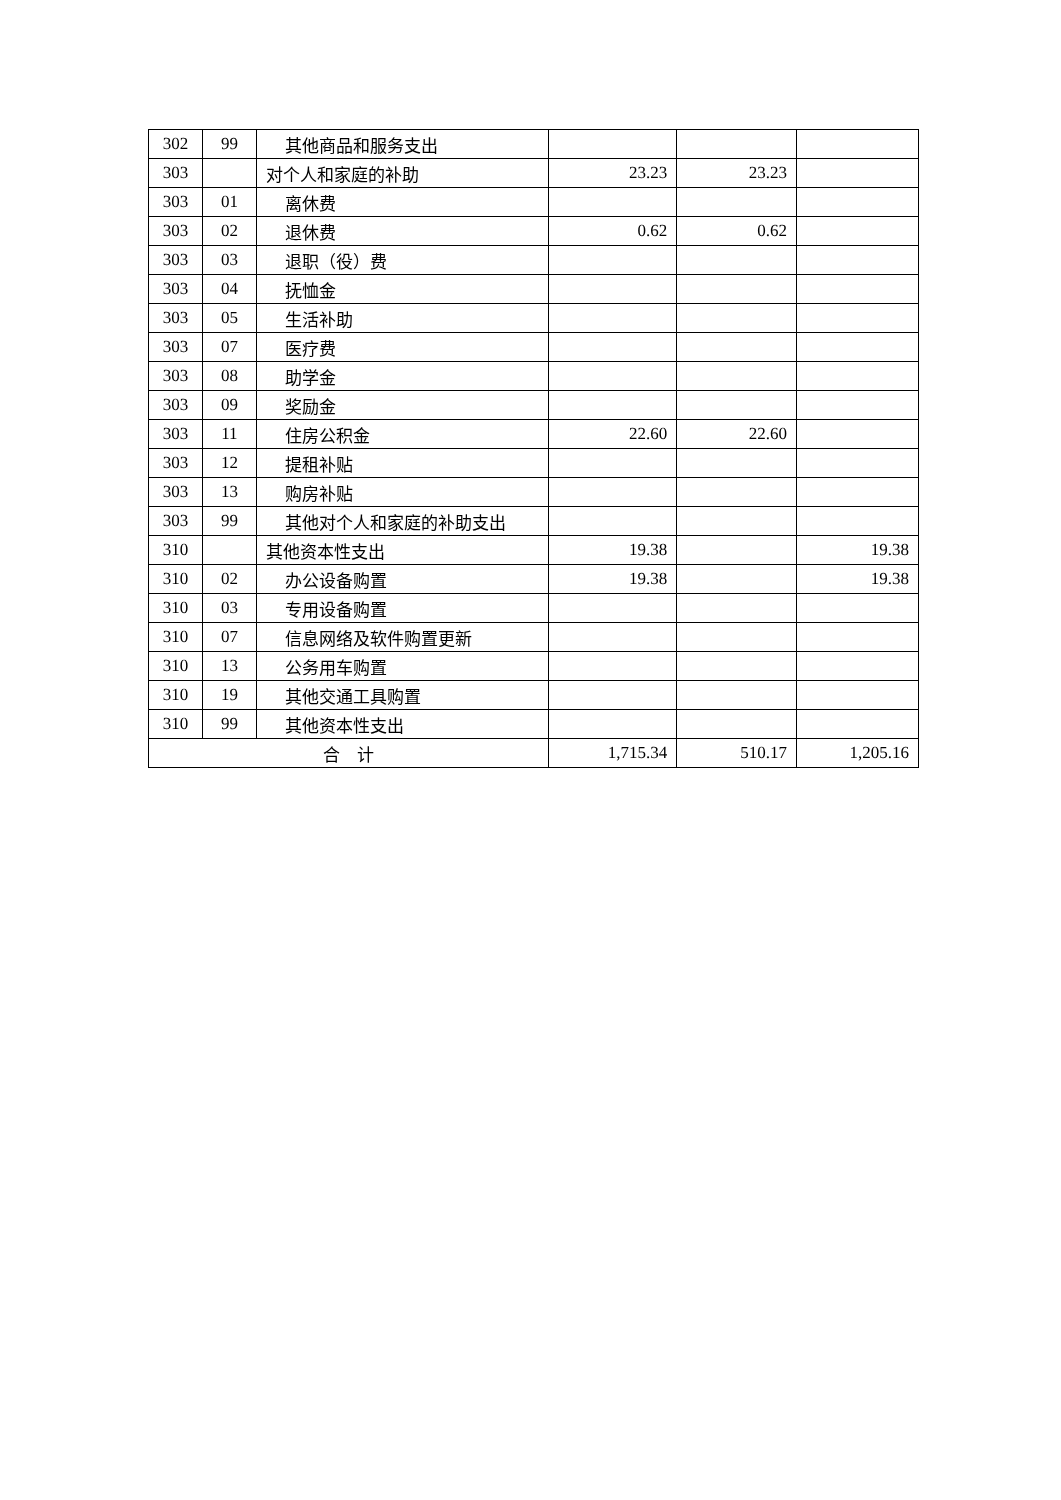| 302 | 99 | 其他商品和服务支出 | | | |
| 303 | | 对个人和家庭的补助 | 23.23 | 23.23 | |
| 303 | 01 | 离休费 | | | |
| 303 | 02 | 退休费 | 0.62 | 0.62 | |
| 303 | 03 | 退职（役）费 | | | |
| 303 | 04 | 抚恤金 | | | |
| 303 | 05 | 生活补助 | | | |
| 303 | 07 | 医疗费 | | | |
| 303 | 08 | 助学金 | | | |
| 303 | 09 | 奖励金 | | | |
| 303 | 11 | 住房公积金 | 22.60 | 22.60 | |
| 303 | 12 | 提租补贴 | | | |
| 303 | 13 | 购房补贴 | | | |
| 303 | 99 | 其他对个人和家庭的补助支出 | | | |
| 310 | | 其他资本性支出 | 19.38 | | 19.38 |
| 310 | 02 | 办公设备购置 | 19.38 | | 19.38 |
| 310 | 03 | 专用设备购置 | | | |
| 310 | 07 | 信息网络及软件购置更新 | | | |
| 310 | 13 | 公务用车购置 | | | |
| 310 | 19 | 其他交通工具购置 | | | |
| 310 | 99 | 其他资本性支出 | | | |
| 合 计 | | | 1,715.34 | 510.17 | 1,205.16 |